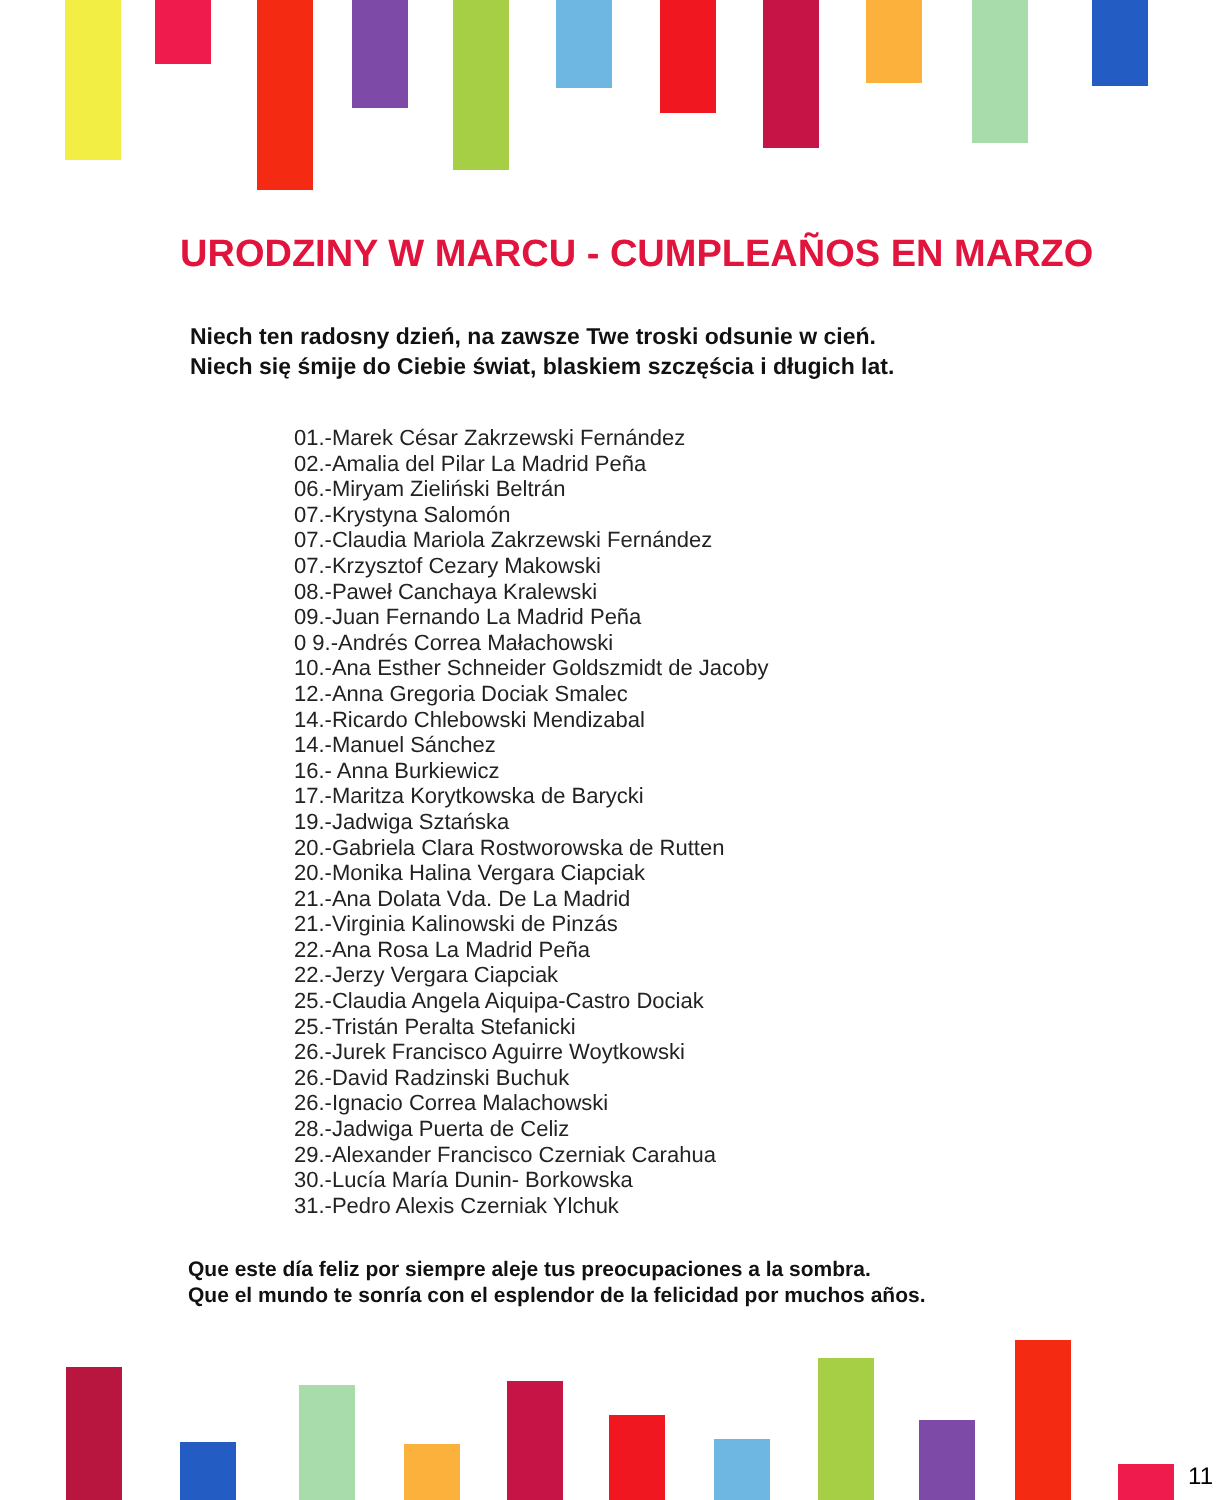URODZINY W MARCU - CUMPLEAÑOS EN MARZO
Niech ten radosny dzień, na zawsze Twe troski odsunie w cień.
Niech się śmije do Ciebie świat, blaskiem szczęścia i długich lat.
01.-Marek César Zakrzewski Fernández
02.-Amalia del Pilar La Madrid Peña
06.-Miryam Zieliński Beltrán
07.-Krystyna Salomón
07.-Claudia Mariola Zakrzewski Fernández
07.-Krzysztof Cezary Makowski
08.-Paweł Canchaya Kralewski
09.-Juan Fernando La Madrid Peña
0 9.-Andrés Correa Małachowski
10.-Ana Esther Schneider Goldszmidt de Jacoby
12.-Anna Gregoria Dociak Smalec
14.-Ricardo Chlebowski Mendizabal
14.-Manuel Sánchez
16.- Anna Burkiewicz
17.-Maritza Korytkowska de Barycki
19.-Jadwiga Sztańska
20.-Gabriela Clara Rostworowska de Rutten
20.-Monika Halina Vergara Ciapciak
21.-Ana Dolata Vda. De La Madrid
21.-Virginia Kalinowski de Pinzás
22.-Ana Rosa La Madrid Peña
22.-Jerzy Vergara Ciapciak
25.-Claudia Angela Aiquipa-Castro Dociak
25.-Tristán Peralta Stefanicki
26.-Jurek Francisco Aguirre Woytkowski
26.-David Radzinski Buchuk
26.-Ignacio Correa Malachowski
28.-Jadwiga Puerta de Celiz
29.-Alexander Francisco Czerniak Carahua
30.-Lucía María Dunin- Borkowska
31.-Pedro Alexis Czerniak Ylchuk
Que este día feliz por siempre aleje tus preocupaciones a la sombra.
Que el mundo te sonría con el esplendor de la felicidad por muchos años.
11